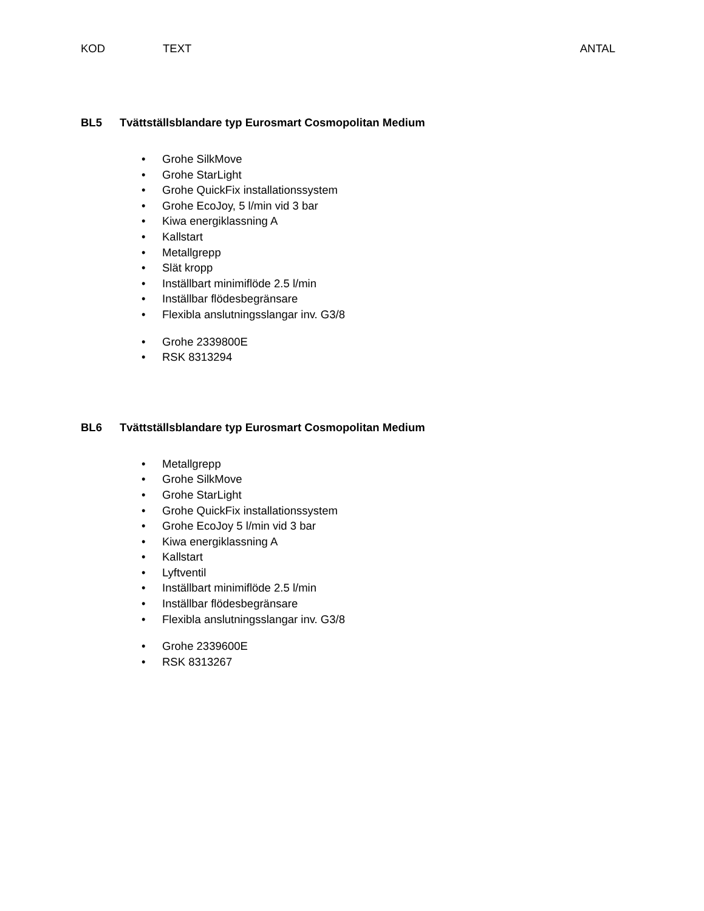KOD TEXT ANTAL
BL5 Tvättställsblandare typ Eurosmart Cosmopolitan Medium
• Grohe SilkMove
• Grohe StarLight
• Grohe QuickFix installationssystem
• Grohe EcoJoy, 5 l/min vid 3 bar
• Kiwa energiklassning A
• Kallstart
• Metallgrepp
• Slät kropp
• Inställbart minimiflöde 2.5 l/min
• Inställbar flödesbegränsare
• Flexibla anslutningsslangar inv. G3/8
• Grohe 2339800E
• RSK 8313294
BL6 Tvättställsblandare typ Eurosmart Cosmopolitan Medium
• Metallgrepp
• Grohe SilkMove
• Grohe StarLight
• Grohe QuickFix installationssystem
• Grohe EcoJoy 5 l/min vid 3 bar
• Kiwa energiklassning A
• Kallstart
• Lyftventil
• Inställbart minimiflöde 2.5 l/min
• Inställbar flödesbegränsare
• Flexibla anslutningsslangar inv. G3/8
• Grohe 2339600E
• RSK 8313267